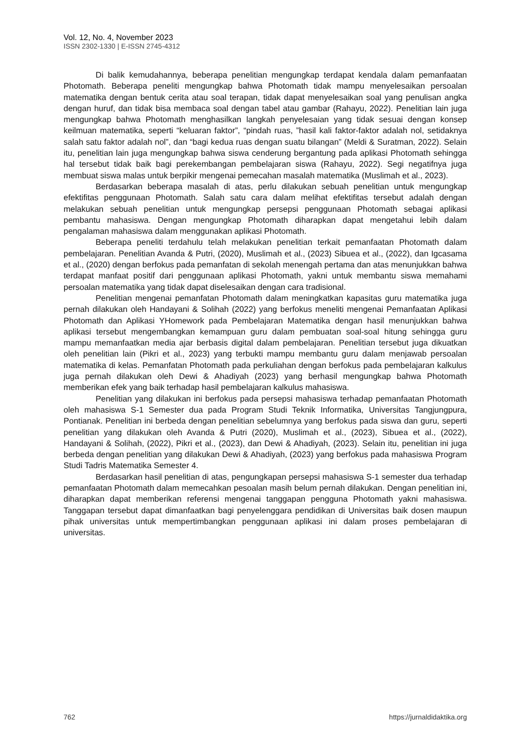Vol. 12, No. 4, November 2023
ISSN 2302-1330 | E-ISSN 2745-4312
Di balik kemudahannya, beberapa penelitian mengungkap terdapat kendala dalam pemanfaatan Photomath. Beberapa peneliti mengungkap bahwa Photomath tidak mampu menyelesaikan persoalan matematika dengan bentuk cerita atau soal terapan, tidak dapat menyelesaikan soal yang penulisan angka dengan huruf, dan tidak bisa membaca soal dengan tabel atau gambar (Rahayu, 2022). Penelitian lain juga mengungkap bahwa Photomath menghasilkan langkah penyelesaian yang tidak sesuai dengan konsep keilmuan matematika, seperti “keluaran faktor”, “pindah ruas, ”hasil kali faktor-faktor adalah nol, setidaknya salah satu faktor adalah nol”, dan “bagi kedua ruas dengan suatu bilangan” (Meldi & Suratman, 2022). Selain itu, penelitian lain juga mengungkap bahwa siswa cenderung bergantung pada aplikasi Photomath sehingga hal tersebut tidak baik bagi perekembangan pembelajaran siswa (Rahayu, 2022). Segi negatifnya juga membuat siswa malas untuk berpikir mengenai pemecahan masalah matematika (Muslimah et al., 2023).
Berdasarkan beberapa masalah di atas, perlu dilakukan sebuah penelitian untuk mengungkap efektifitas penggunaan Photomath. Salah satu cara dalam melihat efektifitas tersebut adalah dengan melakukan sebuah penelitian untuk mengungkap persepsi penggunaan Photomath sebagai aplikasi pembantu mahasiswa. Dengan mengungkap Photomath diharapkan dapat mengetahui lebih dalam pengalaman mahasiswa dalam menggunakan aplikasi Photomath.
Beberapa peneliti terdahulu telah melakukan penelitian terkait pemanfaatan Photomath dalam pembelajaran. Penelitian Avanda & Putri, (2020), Muslimah et al., (2023) Sibuea et al., (2022), dan Igcasama et al., (2020) dengan berfokus pada pemanfatan di sekolah menengah pertama dan atas menunjukkan bahwa terdapat manfaat positif dari penggunaan aplikasi Photomath, yakni untuk membantu siswa memahami persoalan matematika yang tidak dapat diselesaikan dengan cara tradisional.
Penelitian mengenai pemanfatan Photomath dalam meningkatkan kapasitas guru matematika juga pernah dilakukan oleh Handayani & Solihah (2022) yang berfokus meneliti mengenai Pemanfaatan Aplikasi Photomath dan Aplikasi YHomework pada Pembelajaran Matematika dengan hasil menunjukkan bahwa aplikasi tersebut mengembangkan kemampuan guru dalam pembuatan soal-soal hitung sehingga guru mampu memanfaatkan media ajar berbasis digital dalam pembelajaran. Penelitian tersebut juga dikuatkan oleh penelitian lain (Pikri et al., 2023) yang terbukti mampu membantu guru dalam menjawab persoalan matematika di kelas. Pemanfatan Photomath pada perkuliahan dengan berfokus pada pembelajaran kalkulus juga pernah dilakukan oleh Dewi & Ahadiyah (2023) yang berhasil mengungkap bahwa Photomath memberikan efek yang baik terhadap hasil pembelajaran kalkulus mahasiswa.
Penelitian yang dilakukan ini berfokus pada persepsi mahasiswa terhadap pemanfaatan Photomath oleh mahasiswa S-1 Semester dua pada Program Studi Teknik Informatika, Universitas Tangjungpura, Pontianak. Penelitian ini berbeda dengan penelitian sebelumnya yang berfokus pada siswa dan guru, seperti penelitian yang dilakukan oleh Avanda & Putri (2020), Muslimah et al., (2023), Sibuea et al., (2022), Handayani & Solihah, (2022), Pikri et al., (2023), dan Dewi & Ahadiyah, (2023). Selain itu, penelitian ini juga berbeda dengan penelitian yang dilakukan Dewi & Ahadiyah, (2023) yang berfokus pada mahasiswa Program Studi Tadris Matematika Semester 4.
Berdasarkan hasil penelitian di atas, pengungkapan persepsi mahasiswa S-1 semester dua terhadap pemanfaatan Photomath dalam memecahkan pesoalan masih belum pernah dilakukan. Dengan penelitian ini, diharapkan dapat memberikan referensi mengenai tanggapan pengguna Photomath yakni mahasiswa. Tanggapan tersebut dapat dimanfaatkan bagi penyelenggara pendidikan di Universitas baik dosen maupun pihak universitas untuk mempertimbangkan penggunaan aplikasi ini dalam proses pembelajaran di universitas.
762 https://jurnaldidaktika.org